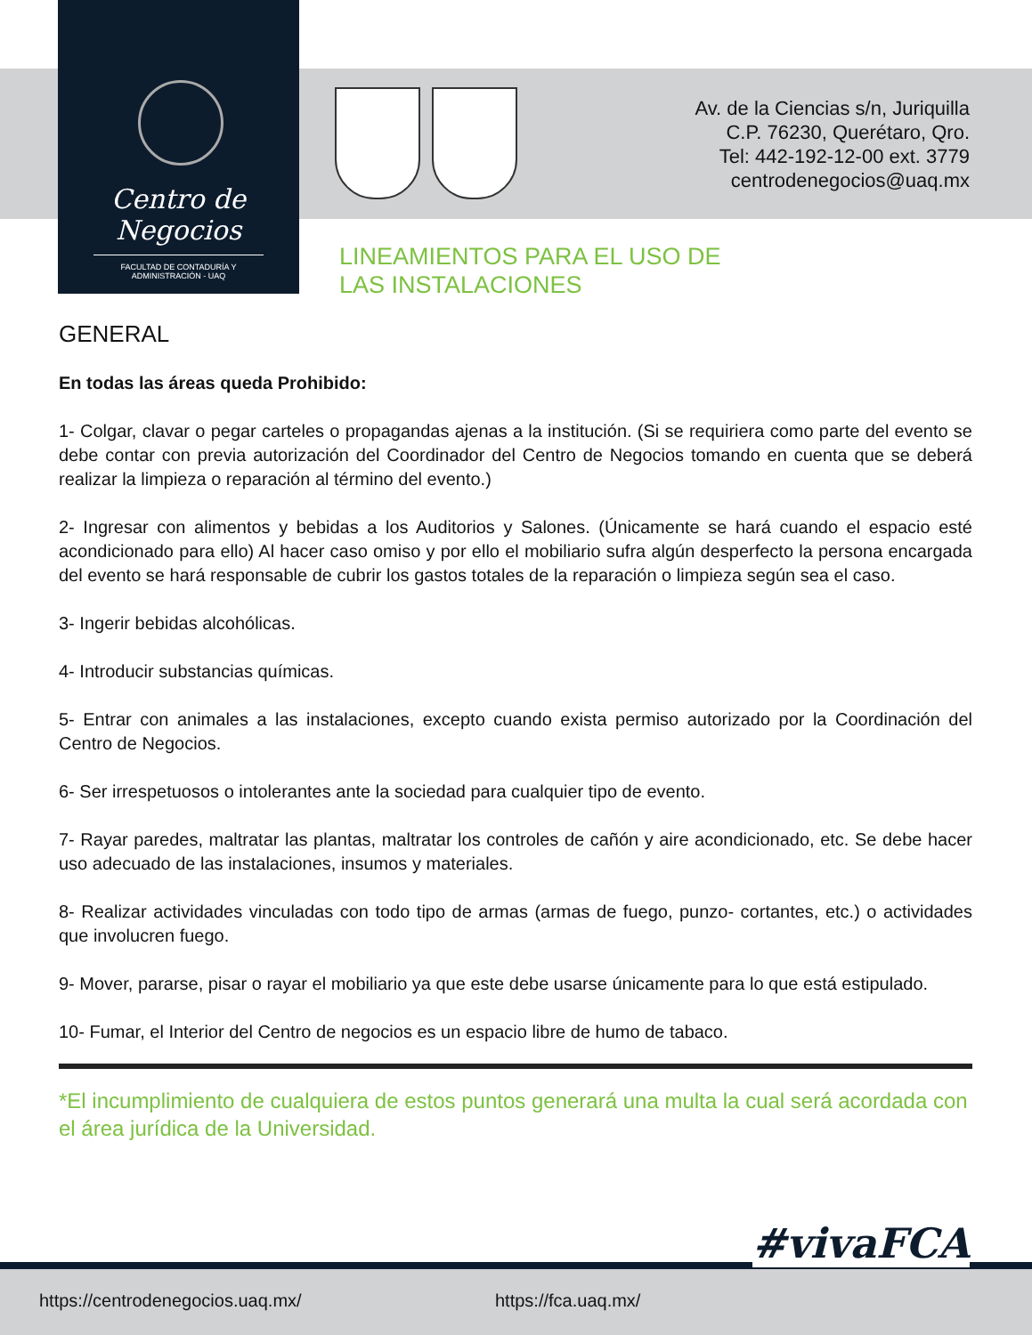Centro de Negocios
FACULTAD DE CONTADURÍA Y ADMINISTRACIÓN - UAQ
Av. de la Ciencias s/n, Juriquilla
C.P. 76230, Querétaro, Qro.
Tel: 442-192-12-00 ext. 3779
centrodenegocios@uaq.mx
LINEAMIENTOS PARA EL USO DE
LAS INSTALACIONES
GENERAL
En todas las áreas queda Prohibido:
1- Colgar, clavar o pegar carteles o propagandas ajenas a la institución. (Si se requiriera como parte del evento se debe contar con previa autorización del Coordinador del Centro de Negocios tomando en cuenta que se deberá realizar la limpieza o reparación al término del evento.)
2- Ingresar con alimentos y bebidas a los Auditorios y Salones. (Únicamente se hará cuando el espacio esté acondicionado para ello) Al hacer caso omiso y por ello el mobiliario sufra algún desperfecto la persona encargada del evento se hará responsable de cubrir los gastos totales de la reparación o limpieza según sea el caso.
3- Ingerir bebidas alcohólicas.
4- Introducir substancias químicas.
5- Entrar con animales a las instalaciones, excepto cuando exista permiso autorizado por la Coordinación del Centro de Negocios.
6- Ser irrespetuosos o intolerantes ante la sociedad para cualquier tipo de evento.
7- Rayar paredes, maltratar las plantas, maltratar los controles de cañón y aire acondicionado, etc. Se debe hacer uso adecuado de las instalaciones, insumos y materiales.
8- Realizar actividades vinculadas con todo tipo de armas (armas de fuego, punzo- cortantes, etc.) o actividades que involucren fuego.
9- Mover, pararse, pisar o rayar el mobiliario ya que este debe usarse únicamente para lo que está estipulado.
10- Fumar, el Interior del Centro de negocios es un espacio libre de humo de tabaco.
*El incumplimiento de cualquiera de estos puntos generará una multa la cual será acordada con el área jurídica de la Universidad.
https://centrodenegocios.uaq.mx/ https://fca.uaq.mx/
#vivaFCA